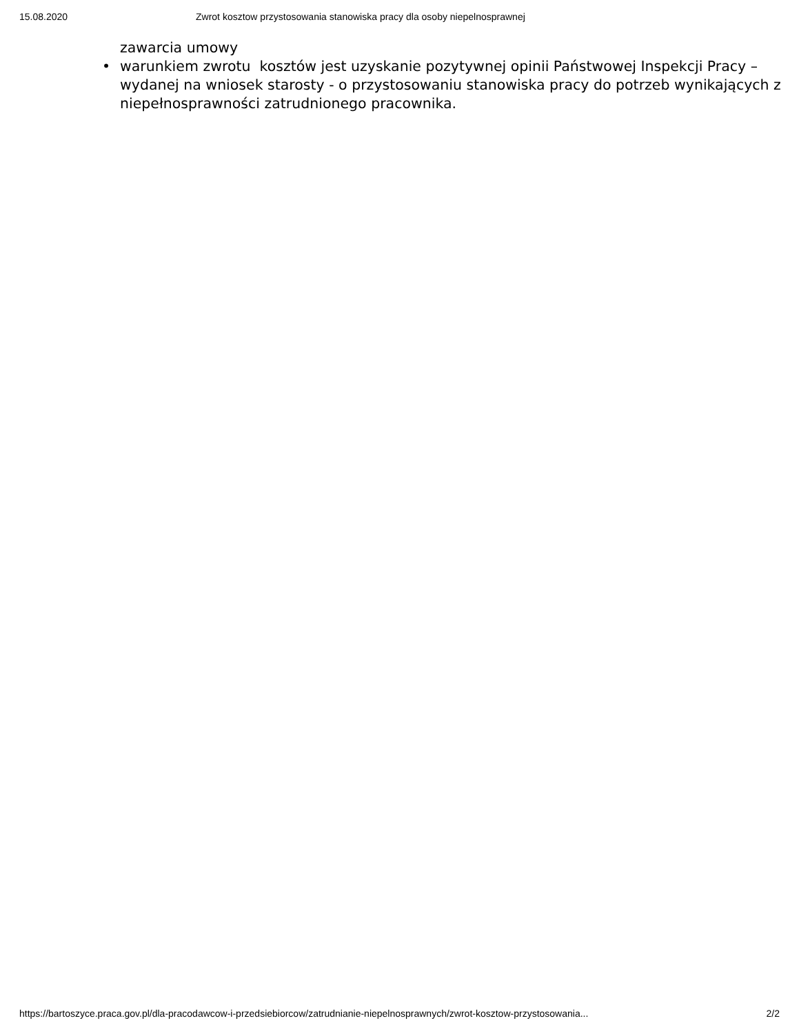15.08.2020 Zwrot kosztow przystosowania stanowiska pracy dla osoby niepelnosprawnej
zawarcia umowy
• warunkiem zwrotu kosztów jest uzyskanie pozytywnej opinii Państwowej Inspekcji Pracy – wydanej na wniosek starosty - o przystosowaniu stanowiska pracy do potrzeb wynikających z niepełnosprawności zatrudnionego pracownika.
https://bartoszyce.praca.gov.pl/dla-pracodawcow-i-przedsiebiorcow/zatrudnianie-niepelnosprawnych/zwrot-kosztow-przystosowania... 2/2